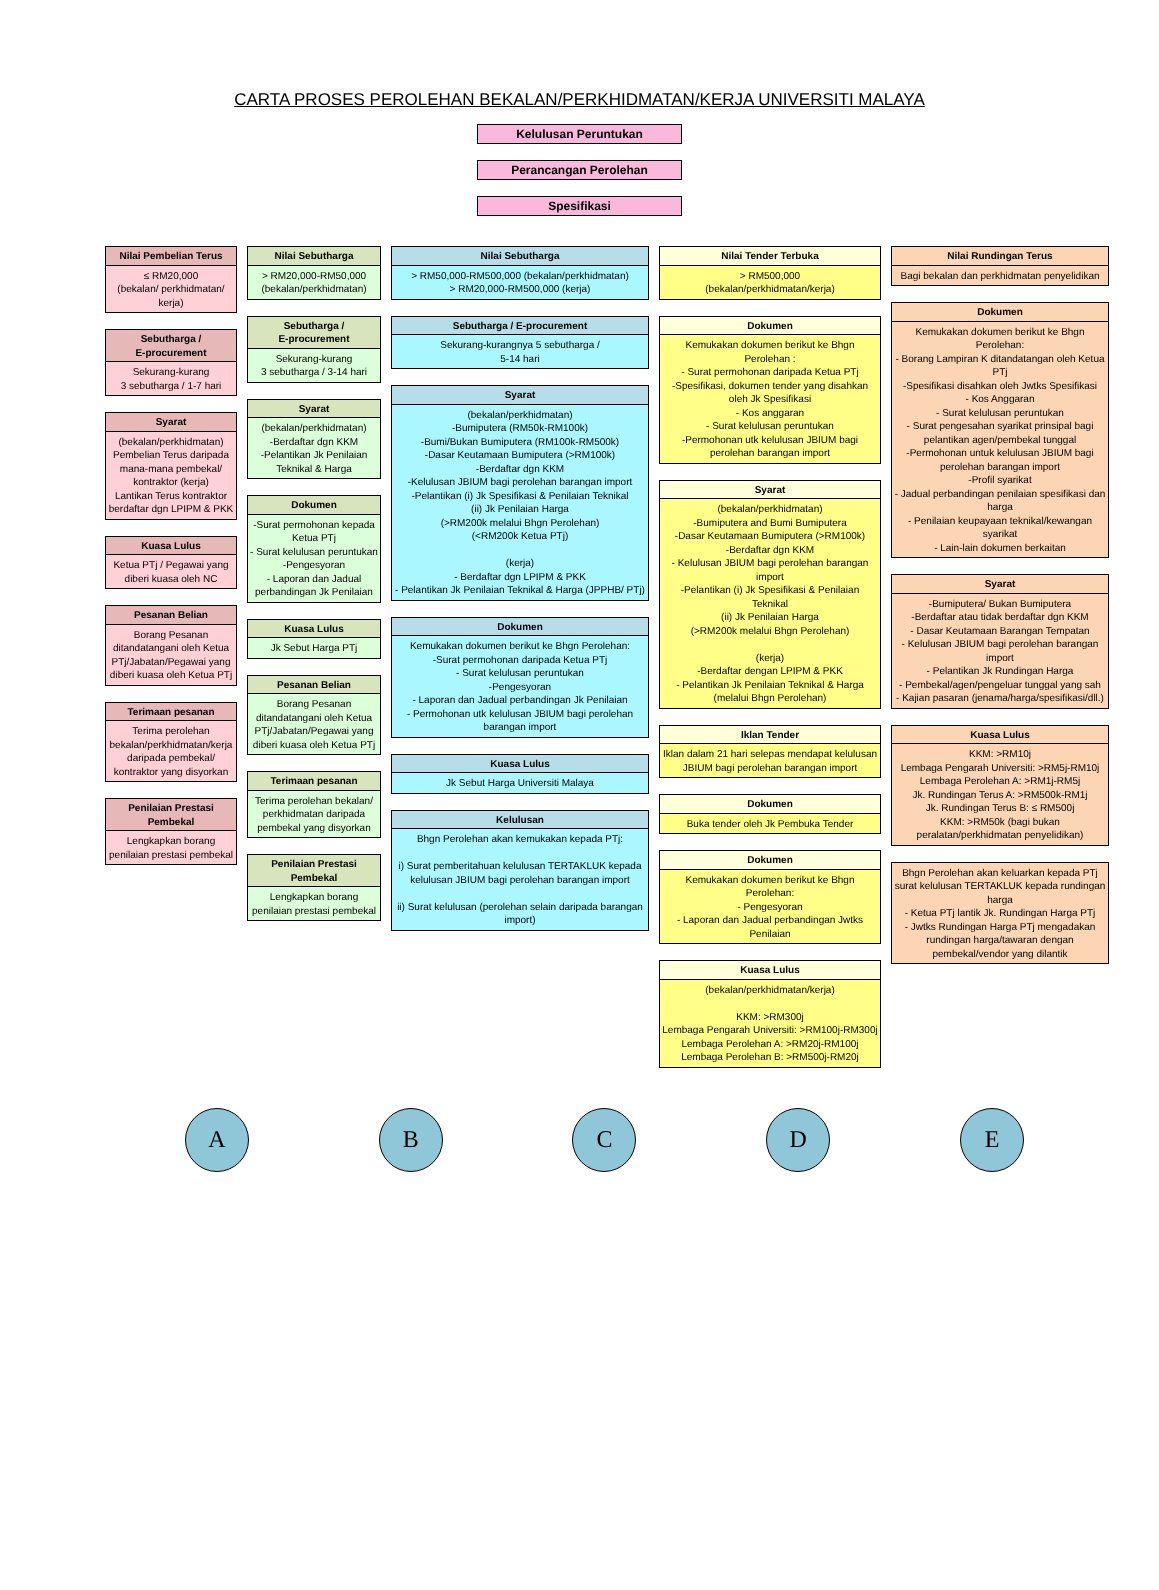CARTA PROSES PEROLEHAN BEKALAN/PERKHIDMATAN/KERJA UNIVERSITI MALAYA
Kelulusan Peruntukan
Perancangan Perolehan
Spesifikasi
Nilai Pembelian Terus
≤ RM20,000
(bekalan/ perkhidmatan/ kerja)
Sebutharga /
E-procurement
Sekurang-kurang
3 sebutharga / 1-7 hari
Syarat
(bekalan/perkhidmatan)
Pembelian Terus daripada mana-mana pembekal/ kontraktor (kerja)
Lantikan Terus kontraktor berdaftar dgn LPIPM & PKK
Kuasa Lulus
Ketua PTj / Pegawai yang diberi kuasa oleh NC
Pesanan Belian
Borang Pesanan ditandatangani oleh Ketua PTj/Jabatan/Pegawai yang diberi kuasa oleh Ketua PTj
Terimaan pesanan
Terima perolehan bekalan/perkhidmatan/kerja daripada pembekal/ kontraktor yang disyorkan
Penilaian Prestasi Pembekal
Lengkapkan borang penilaian prestasi pembekal
Nilai Sebutharga
> RM20,000-RM50,000
(bekalan/perkhidmatan)
Sebutharga /
E-procurement
Sekurang-kurang
3 sebutharga / 3-14 hari
Syarat
(bekalan/perkhidmatan)
-Berdaftar dgn KKM
-Pelantikan Jk Penilaian Teknikal & Harga
Dokumen
-Surat permohonan kepada Ketua PTj
- Surat kelulusan peruntukan
-Pengesyoran
- Laporan dan Jadual perbandingan Jk Penilaian
Kuasa Lulus
Jk Sebut Harga PTj
Pesanan Belian
Borang Pesanan ditandatangani oleh Ketua PTj/Jabatan/Pegawai yang diberi kuasa oleh Ketua PTj
Terimaan pesanan
Terima perolehan bekalan/ perkhidmatan daripada pembekal yang disyorkan
Penilaian Prestasi Pembekal
Lengkapkan borang penilaian prestasi pembekal
Nilai Sebutharga
> RM50,000-RM500,000 (bekalan/perkhidmatan)
> RM20,000-RM500,000 (kerja)
Sebutharga / E-procurement
Sekurang-kurangnya 5 sebutharga /
5-14 hari
Syarat
(bekalan/perkhidmatan)
-Bumiputera (RM50k-RM100k)
-Bumi/Bukan Bumiputera (RM100k-RM500k)
-Dasar Keutamaan Bumiputera (>RM100k)
-Berdaftar dgn KKM
-Kelulusan JBIUM bagi perolehan barangan import
-Pelantikan (i) Jk Spesifikasi & Penilaian Teknikal
(ii) Jk Penilaian Harga
(>RM200k melalui Bhgn Perolehan)
(<RM200k Ketua PTj)
(kerja)
- Berdaftar dgn LPIPM & PKK
- Pelantikan Jk Penilaian Teknikal & Harga (JPPHB/ PTj)
Dokumen
Kemukakan dokumen berikut ke Bhgn Perolehan:
-Surat permohonan daripada Ketua PTj
- Surat kelulusan peruntukan
-Pengesyoran
- Laporan dan Jadual perbandingan Jk Penilaian
- Permohonan utk kelulusan JBIUM bagi perolehan barangan import
Kuasa Lulus
Jk Sebut Harga Universiti Malaya
Kelulusan
Bhgn Perolehan akan kemukakan kepada PTj:
i) Surat pemberitahuan kelulusan TERTAKLUK kepada kelulusan JBIUM bagi perolehan barangan import
ii) Surat kelulusan (perolehan selain daripada barangan import)
Nilai Tender Terbuka
> RM500,000
(bekalan/perkhidmatan/kerja)
Dokumen
Kemukakan dokumen berikut ke Bhgn Perolehan :
- Surat permohonan daripada Ketua PTj
-Spesifikasi, dokumen tender yang disahkan oleh Jk Spesifikasi
- Kos anggaran
- Surat kelulusan peruntukan
-Permohonan utk kelulusan JBIUM bagi perolehan barangan import
Syarat
(bekalan/perkhidmatan)
-Bumiputera and Bumi Bumiputera
-Dasar Keutamaan Bumiputera (>RM100k)
-Berdaftar dgn KKM
- Kelulusan JBIUM bagi perolehan barangan import
-Pelantikan (i) Jk Spesifikasi & Penilaian Teknikal
(ii) Jk Penilaian Harga
(>RM200k melalui Bhgn Perolehan)
(kerja)
-Berdaftar dengan LPIPM & PKK
- Pelantikan Jk Penilaian Teknikal & Harga (melalui Bhgn Perolehan)
Iklan Tender
Iklan dalam 21 hari selepas mendapat kelulusan JBIUM bagi perolehan barangan import
Dokumen
Buka tender oleh Jk Pembuka Tender
Dokumen
Kemukakan dokumen berikut ke Bhgn Perolehan:
- Pengesyoran
- Laporan dan Jadual perbandingan Jwtks Penilaian
Kuasa Lulus
(bekalan/perkhidmatan/kerja)
KKM: >RM300j
Lembaga Pengarah Universiti: >RM100j-RM300j
Lembaga Perolehan A: >RM20j-RM100j
Lembaga Perolehan B: >RM500j-RM20j
Nilai Rundingan Terus
Bagi bekalan dan perkhidmatan penyelidikan
Dokumen
Kemukakan dokumen berikut ke Bhgn Perolehan:
- Borang Lampiran K ditandatangan oleh Ketua PTj
-Spesifikasi disahkan oleh Jwtks Spesifikasi
- Kos Anggaran
- Surat kelulusan peruntukan
- Surat pengesahan syarikat prinsipal bagi pelantikan agen/pembekal tunggal
-Permohonan untuk kelulusan JBIUM bagi perolehan barangan import
-Profil syarikat
- Jadual perbandingan penilaian spesifikasi dan harga
- Penilaian keupayaan teknikal/kewangan syarikat
- Lain-lain dokumen berkaitan
Syarat
-Bumiputera/ Bukan Bumiputera
-Berdaftar atau tidak berdaftar dgn KKM
- Dasar Keutamaan Barangan Tempatan
- Kelulusan JBIUM bagi perolehan barangan import
- Pelantikan Jk Rundingan Harga
- Pembekal/agen/pengeluar tunggal yang sah
- Kajian pasaran (jenama/harga/spesifikasi/dll.)
Kuasa Lulus
KKM: >RM10j
Lembaga Pengarah Universiti: >RM5j-RM10j
Lembaga Perolehan A: >RM1j-RM5j
Jk. Rundingan Terus A: >RM500k-RM1j
Jk. Rundingan Terus B: ≤ RM500j
KKM: >RM50k (bagi bukan peralatan/perkhidmatan penyelidikan)
Bhgn Perolehan akan keluarkan kepada PTj surat kelulusan TERTAKLUK kepada rundingan harga
- Ketua PTj lantik Jk. Rundingan Harga PTj
- Jwtks Rundingan Harga PTj mengadakan rundingan harga/tawaran dengan pembekal/vendor yang dilantik
A B C D E